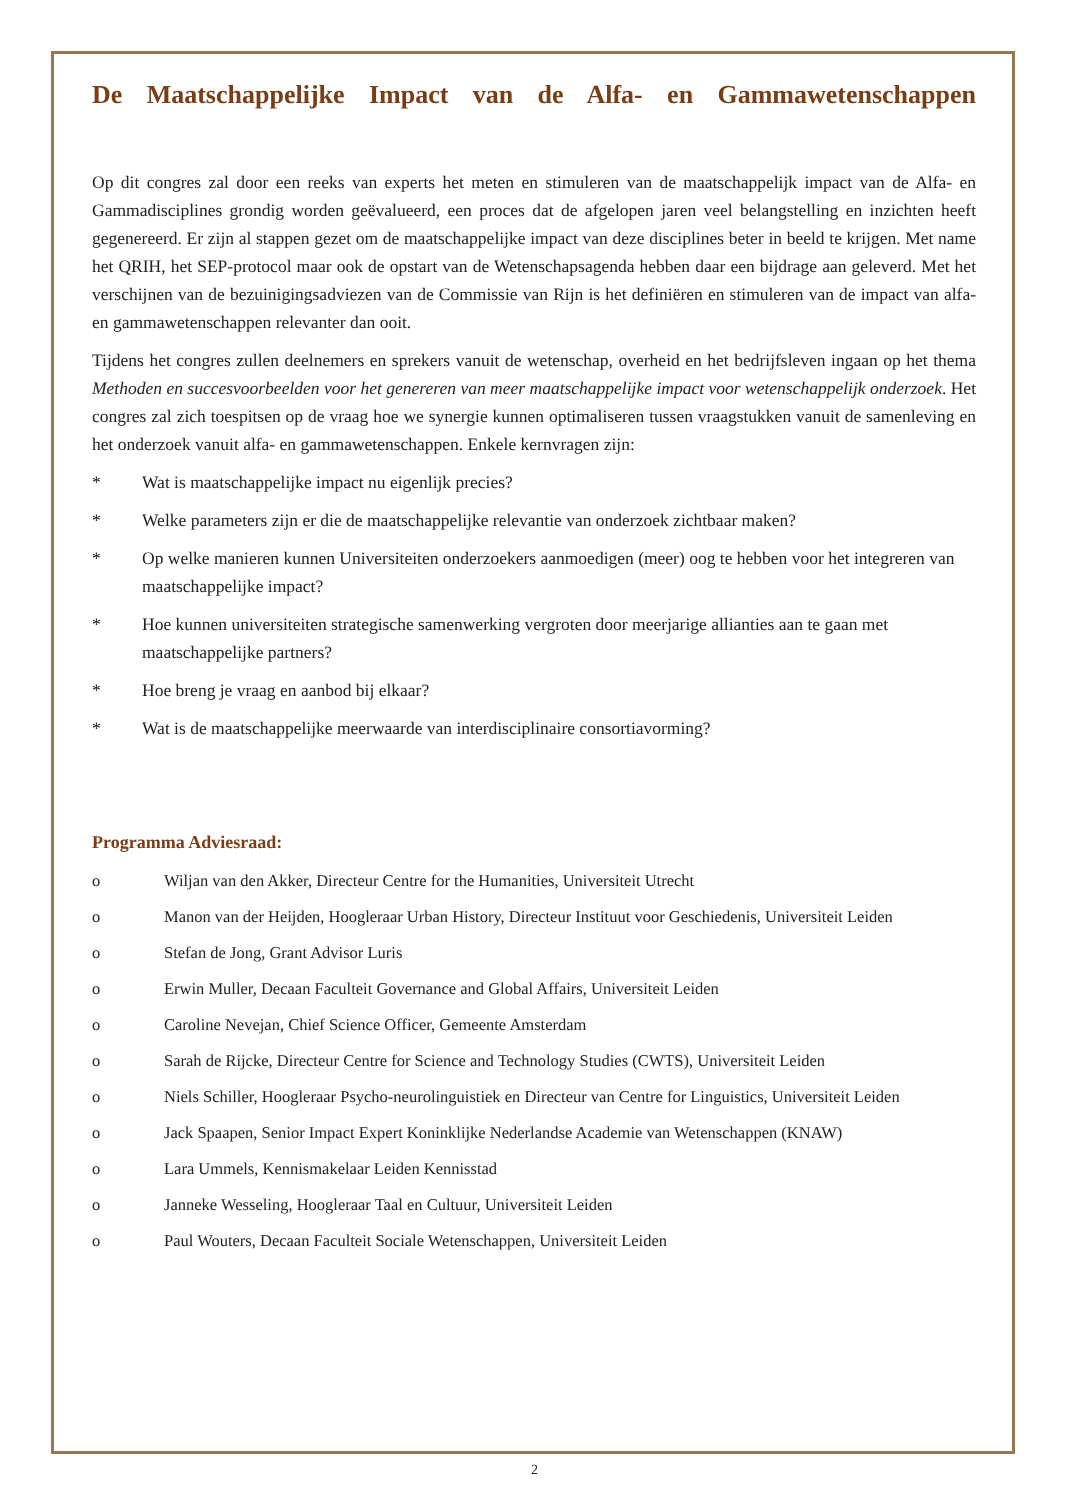De Maatschappelijke Impact van de Alfa- en Gammawetenschappen
Op dit congres zal door een reeks van experts het meten en stimuleren van de maatschappelijk impact van de Alfa- en Gammadisciplines grondig worden geëvalueerd, een proces dat de afgelopen jaren veel belangstelling en inzichten heeft gegenereerd. Er zijn al stappen gezet om de maatschappelijke impact van deze disciplines beter in beeld te krijgen. Met name het QRIH, het SEP-protocol maar ook de opstart van de Wetenschapsagenda hebben daar een bijdrage aan geleverd. Met het verschijnen van de bezuinigingsadviezen van de Commissie van Rijn is het definiëren en stimuleren van de impact van alfa- en gammawetenschappen relevanter dan ooit.
Tijdens het congres zullen deelnemers en sprekers vanuit de wetenschap, overheid en het bedrijfsleven ingaan op het thema Methoden en succesvoorbeelden voor het genereren van meer maatschappelijke impact voor wetenschappelijk onderzoek. Het congres zal zich toespitsen op de vraag hoe we synergie kunnen optimaliseren tussen vraagstukken vanuit de samenleving en het onderzoek vanuit alfa- en gammawetenschappen. Enkele kernvragen zijn:
* Wat is maatschappelijke impact nu eigenlijk precies?
* Welke parameters zijn er die de maatschappelijke relevantie van onderzoek zichtbaar maken?
* Op welke manieren kunnen Universiteiten onderzoekers aanmoedigen (meer) oog te hebben voor het integreren van maatschappelijke impact?
* Hoe kunnen universiteiten strategische samenwerking vergroten door meerjarige allianties aan te gaan met maatschappelijke partners?
* Hoe breng je vraag en aanbod bij elkaar?
* Wat is de maatschappelijke meerwaarde van interdisciplinaire consortiavorming?
Programma Adviesraad:
o Wiljan van den Akker, Directeur Centre for the Humanities, Universiteit Utrecht
o Manon van der Heijden, Hoogleraar Urban History, Directeur Instituut voor Geschiedenis, Universiteit Leiden
o Stefan de Jong, Grant Advisor Luris
o Erwin Muller, Decaan Faculteit Governance and Global Affairs, Universiteit Leiden
o Caroline Nevejan, Chief Science Officer, Gemeente Amsterdam
o Sarah de Rijcke, Directeur Centre for Science and Technology Studies (CWTS), Universiteit Leiden
o Niels Schiller, Hoogleraar Psycho-neurolinguistiek en Directeur van Centre for Linguistics, Universiteit Leiden
o Jack Spaapen, Senior Impact Expert Koninklijke Nederlandse Academie van Wetenschappen (KNAW)
o Lara Ummels, Kennismakelaar Leiden Kennisstad
o Janneke Wesseling, Hoogleraar Taal en Cultuur, Universiteit Leiden
o Paul Wouters, Decaan Faculteit Sociale Wetenschappen, Universiteit Leiden
2